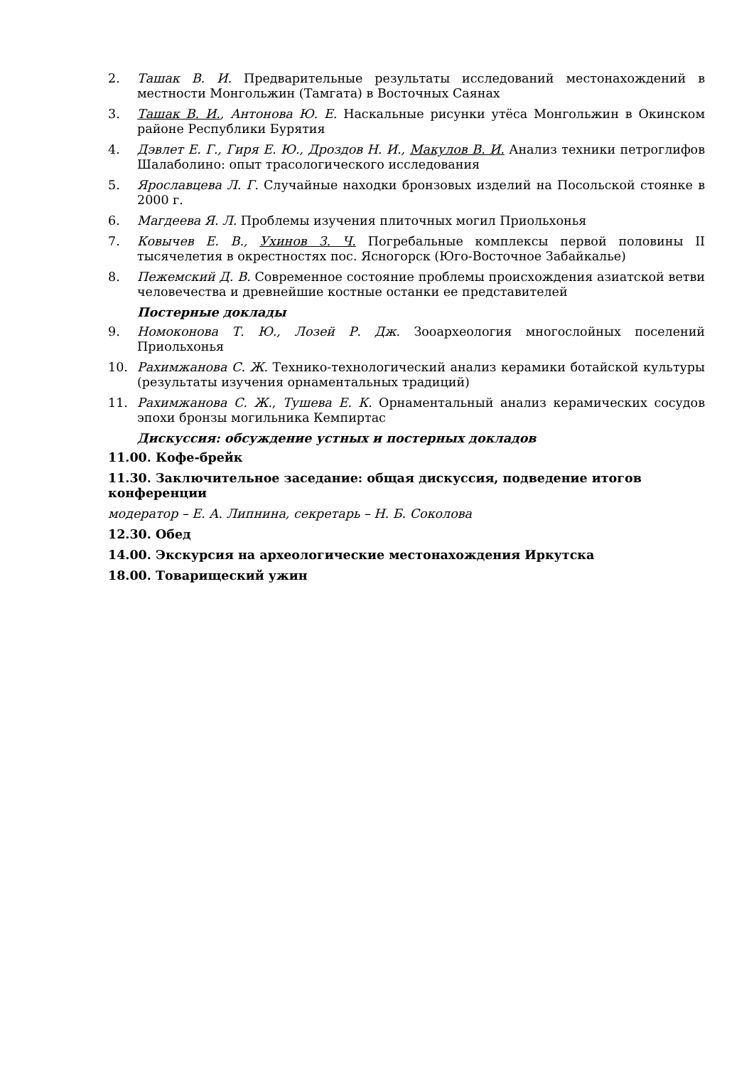2. Ташак В. И. Предварительные результаты исследований местонахождений в местности Монгольжин (Тамгата) в Восточных Саянах
3. Ташак В. И., Антонова Ю. Е. Наскальные рисунки утёса Монгольжин в Окинском районе Республики Бурятия
4. Дэвлет Е. Г., Гиря Е. Ю., Дроздов Н. И., Макулов В. И. Анализ техники петроглифов Шалаболино: опыт трасологического исследования
5. Ярославцева Л. Г. Случайные находки бронзовых изделий на Посольской стоянке в 2000 г.
6. Магдеева Я. Л. Проблемы изучения плиточных могил Приольхонья
7. Ковычев Е. В., Ухинов З. Ч. Погребальные комплексы первой половины II тысячелетия в окрестностях пос. Ясногорск (Юго-Восточное Забайкалье)
8. Пежемский Д. В. Современное состояние проблемы происхождения азиатской ветви человечества и древнейшие костные останки ее представителей
Постерные доклады
9. Номоконова Т. Ю., Лозей Р. Дж. Зооархеология многослойных поселений Приольхонья
10. Рахимжанова С. Ж. Технико-технологический анализ керамики ботайской культуры (результаты изучения орнаментальных традиций)
11. Рахимжанова С. Ж., Тушева Е. К. Орнаментальный анализ керамических сосудов эпохи бронзы могильника Кемпиртас
Дискуссия: обсуждение устных и постерных докладов
11.00. Кофе-брейк
11.30. Заключительное заседание: общая дискуссия, подведение итогов конференции
модератор – Е. А. Липнина, секретарь – Н. Б. Соколова
12.30. Обед
14.00. Экскурсия на археологические местонахождения Иркутска
18.00. Товарищеский ужин